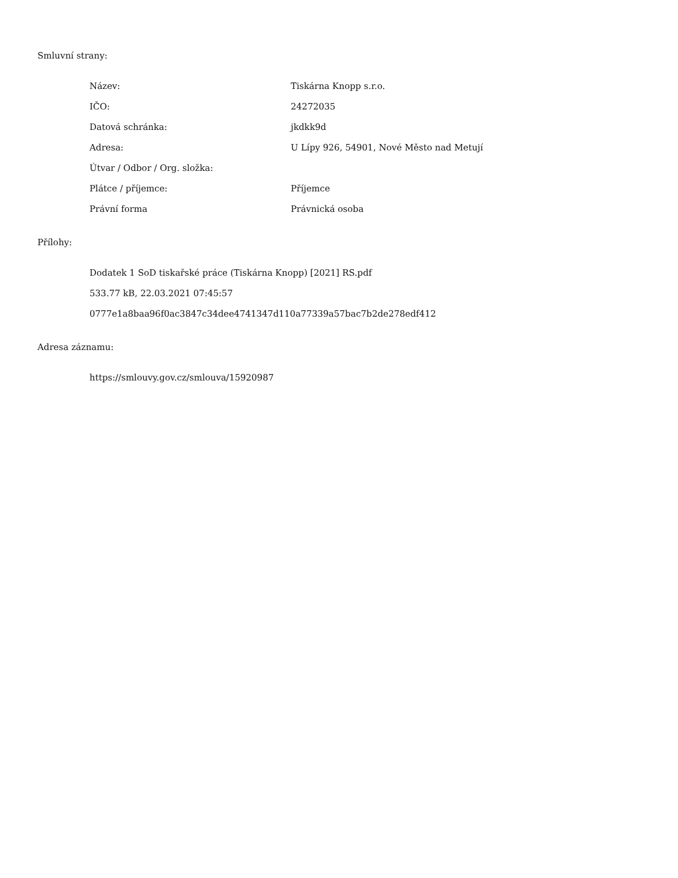Smluvní strany:
| Název: | Tiskárna Knopp s.r.o. |
| IČO: | 24272035 |
| Datová schránka: | jkdkk9d |
| Adresa: | U Lípy 926, 54901, Nové Město nad Metují |
| Útvar / Odbor / Org. složka: | |
| Plátce / příjemce: | Příjemce |
| Právní forma | Právnická osoba |
Přílohy:
Dodatek 1 SoD tiskařské práce (Tiskárna Knopp) [2021] RS.pdf
533.77 kB, 22.03.2021 07:45:57
0777e1a8baa96f0ac3847c34dee4741347d110a77339a57bac7b2de278edf412
Adresa záznamu:
https://smlouvy.gov.cz/smlouva/15920987